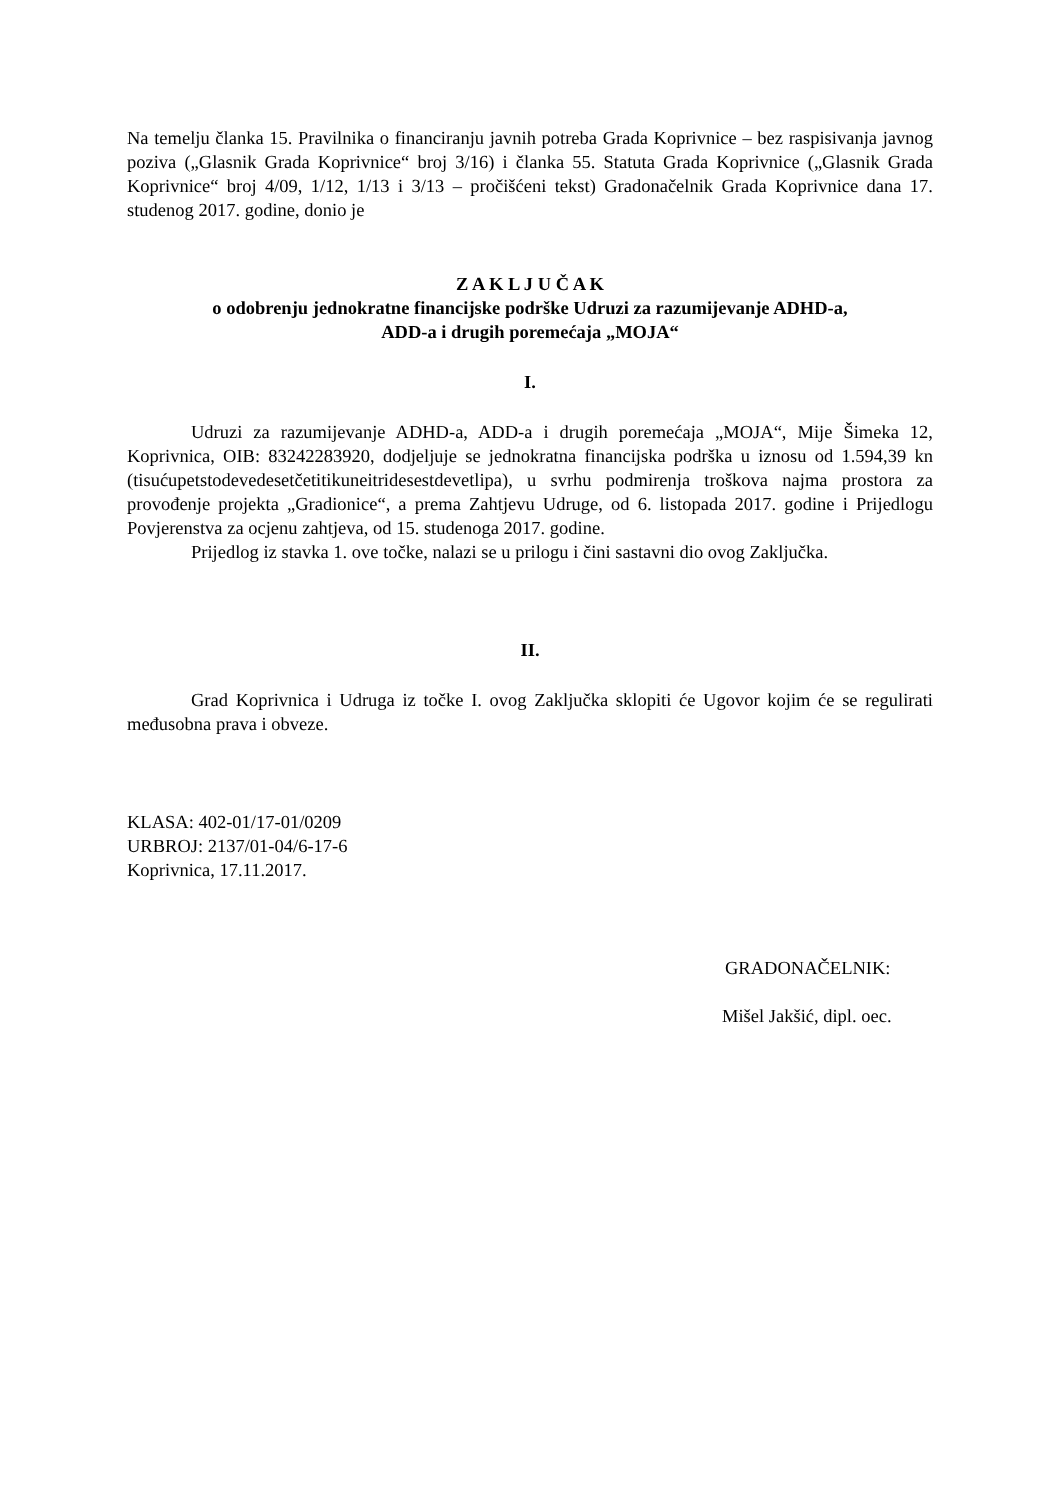Na temelju članka 15. Pravilnika o financiranju javnih potreba Grada Koprivnice – bez raspisivanja javnog poziva („Glasnik Grada Koprivnice“ broj 3/16) i članka 55. Statuta Grada Koprivnice („Glasnik Grada Koprivnice“ broj 4/09, 1/12, 1/13 i 3/13 – pročišćeni tekst) Gradonačelnik Grada Koprivnice dana 17. studenog 2017. godine, donio je
Z A K L J U Č A K
o odobrenju jednokratne financijske podrške Udruzi za razumijevanje ADHD-a,
ADD-a i drugih poremećaja „MOJA“
I.
Udruzi za razumijevanje ADHD-a, ADD-a i drugih poremećaja „MOJA“, Mije Šimeka 12, Koprivnica, OIB: 83242283920, dodjeljuje se jednokratna financijska podrška u iznosu od 1.594,39 kn (tisućupetstodevedesetčetitikuneitridesestdevetlipa), u svrhu podmirenja troškova najma prostora za provođenje projekta „Gradionice“, a prema Zahtjevu Udruge, od 6. listopada 2017. godine i Prijedlogu Povjerenstva za ocjenu zahtjeva, od 15. studenoga 2017. godine.
Prijedlog iz stavka 1. ove točke, nalazi se u prilogu i čini sastavni dio ovog Zaključka.
II.
Grad Koprivnica i Udruga iz točke I. ovog Zaključka sklopiti će Ugovor kojim će se regulirati međusobna prava i obveze.
KLASA: 402-01/17-01/0209
URBROJ: 2137/01-04/6-17-6
Koprivnica, 17.11.2017.
GRADONAČELNIK:
Mišel Jakšić, dipl. oec.